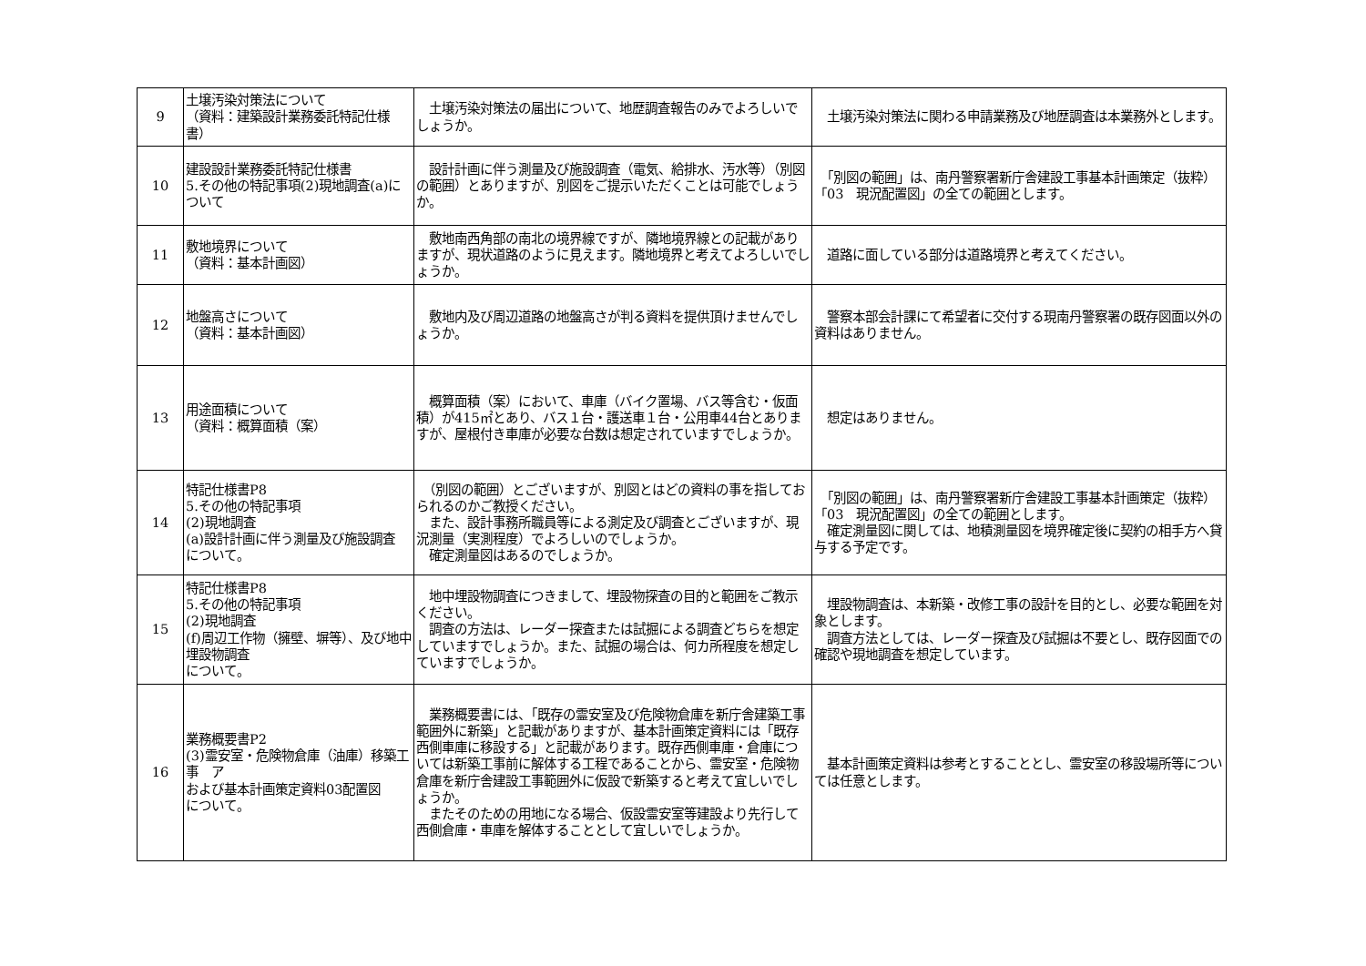| 9 | 土壌汚染対策法について （資料：建築設計業務委託特記仕様書） | 土壌汚染対策法の届出について、地歴調査報告のみでよろしいでしょうか。 | 土壌汚染対策法に関わる申請業務及び地歴調査は本業務外とします。 |
| 10 | 建設設計業務委託特記仕様書 5.その他の特記事項(2)現地調査(a)について | 設計計画に伴う測量及び施設調査（電気、給排水、汚水等）（別図の範囲）とありますが、別図をご提示いただくことは可能でしょうか。 | 「別図の範囲」は、南丹警察署新庁舎建設工事基本計画策定（抜粋）「03 現況配置図」の全ての範囲とします。 |
| 11 | 敷地境界について （資料：基本計画図） | 敷地南西角部の南北の境界線ですが、隣地境界線との記載がありますが、現状道路のように見えます。隣地境界と考えてよろしいでしょうか。 | 道路に面している部分は道路境界と考えてください。 |
| 12 | 地盤高さについて （資料：基本計画図） | 敷地内及び周辺道路の地盤高さが判る資料を提供頂けませんでしょうか。 | 警察本部会計課にて希望者に交付する現南丹警察署の既存図面以外の資料はありません。 |
| 13 | 用途面積について （資料：概算面積（案） | 概算面積（案）において、車庫（バイク置場、バス等含む・仮面積）が415㎡とあり、バス１台・護送車１台・公用車44台とありますが、屋根付き車庫が必要な台数は想定されていますでしょうか。 | 想定はありません。 |
| 14 | 特記仕様書P8 5.その他の特記事項 (2)現地調査 (a)設計計画に伴う測量及び施設調査 について。 | （別図の範囲）とございますが、別図とはどの資料の事を指しておられるのかご教授ください。 また、設計事務所職員等による測定及び調査とございますが、現況測量（実測程度）でよろしいのでしょうか。 確定測量図はあるのでしょうか。 | 「別図の範囲」は、南丹警察署新庁舎建設工事基本計画策定（抜粋）「03 現況配置図」の全ての範囲とします。 確定測量図に関しては、地積測量図を境界確定後に契約の相手方へ貸与する予定です。 |
| 15 | 特記仕様書P8 5.その他の特記事項 (2)現地調査 (f)周辺工作物（擁壁、塀等）、及び地中埋設物調査 について。 | 地中埋設物調査につきまして、埋設物探査の目的と範囲をご教示ください。 調査の方法は、レーダー探査または試掘による調査どちらを想定していますでしょうか。また、試掘の場合は、何カ所程度を想定していますでしょうか。 | 埋設物調査は、本新築・改修工事の設計を目的とし、必要な範囲を対象とします。 調査方法としては、レーダー探査及び試掘は不要とし、既存図面での確認や現地調査を想定しています。 |
| 16 | 業務概要書P2 (3)霊安室・危険物倉庫（油庫）移築工事 ア および基本計画策定資料03配置図 について。 | 業務概要書には、「既存の霊安室及び危険物倉庫を新庁舎建築工事範囲外に新築」と記載がありますが、基本計画策定資料には「既存西側車庫に移設する」と記載があります。既存西側車庫・倉庫については新築工事前に解体する工程であることから、霊安室・危険物倉庫を新庁舎建設工事範囲外に仮設で新築すると考えて宜しいでしょうか。 またそのための用地になる場合、仮設霊安室等建設より先行して西側倉庫・車庫を解体することとして宜しいでしょうか。 | 基本計画策定資料は参考とすることとし、霊安室の移設場所等については任意とします。 |